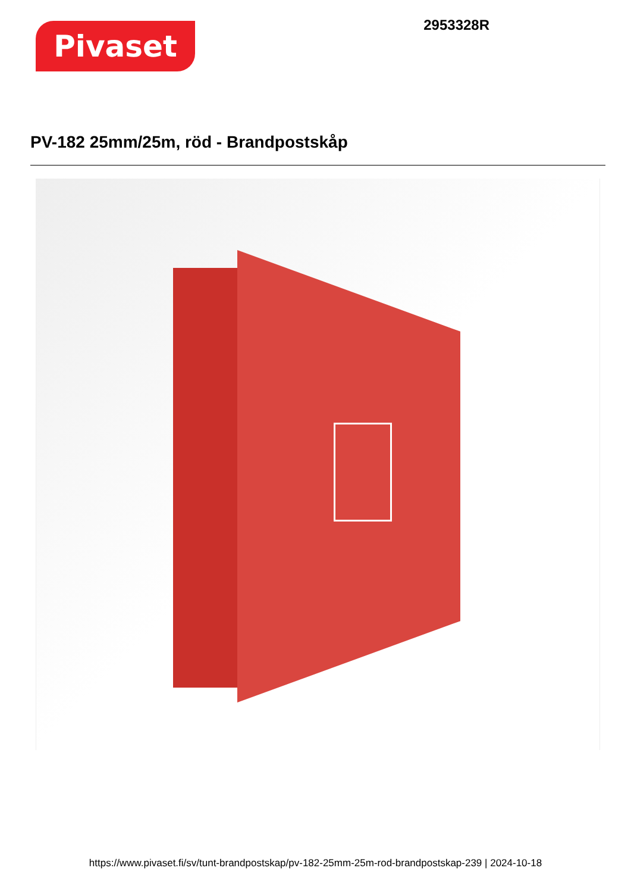Pivaset
2953328R
PV-182 25mm/25m, röd - Brandpostskåp
https://www.pivaset.fi/sv/tunt-brandpostskap/pv-182-25mm-25m-rod-brandpostskap-239 | 2024-10-18